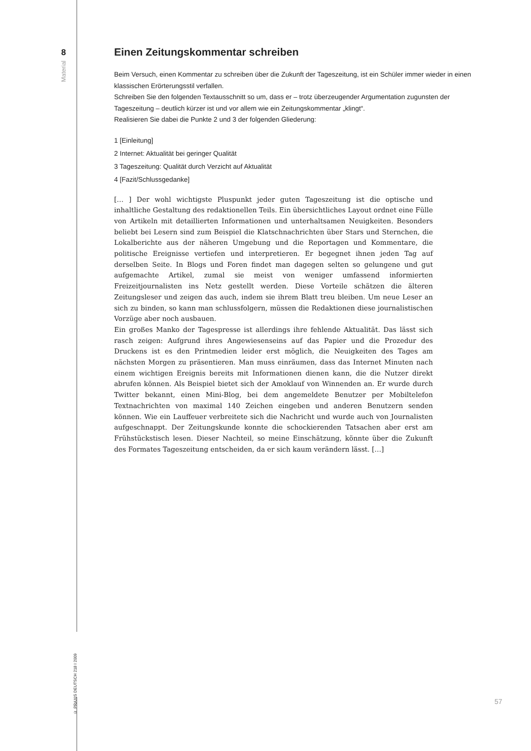8
Material
© PRAXIS DEUTSCH 218 I 2009
Einen Zeitungskommentar schreiben
Beim Versuch, einen Kommentar zu schreiben über die Zukunft der Tageszeitung, ist ein Schüler immer wieder in einen klassischen Erörterungsstil verfallen.
Schreiben Sie den folgenden Textausschnitt so um, dass er – trotz überzeugender Argumentation zugunsten der Tageszeitung – deutlich kürzer ist und vor allem wie ein Zeitungskommentar „klingt“.
Realisieren Sie dabei die Punkte 2 und 3 der folgenden Gliederung:
1 [Einleitung]
2 Internet: Aktualität bei geringer Qualität
3 Tageszeitung: Qualität durch Verzicht auf Aktualität
4 [Fazit/Schlussgedanke]
[… ] Der wohl wichtigste Pluspunkt jeder guten Tageszeitung ist die optische und inhaltliche Gestaltung des redaktionellen Teils. Ein übersichtliches Layout ordnet eine Fülle von Artikeln mit detaillierten Informationen und unterhaltsamen Neuigkeiten. Besonders beliebt bei Lesern sind zum Beispiel die Klatschnachrichten über Stars und Sternchen, die Lokalberichte aus der näheren Umgebung und die Reportagen und Kommentare, die politische Ereignisse vertiefen und interpretieren. Er begegnet ihnen jeden Tag auf derselben Seite. In Blogs und Foren findet man dagegen selten so gelungene und gut aufgemachte Artikel, zumal sie meist von weniger umfassend informierten Freizeitjournalisten ins Netz gestellt werden. Diese Vorteile schätzen die älteren Zeitungsleser und zeigen das auch, indem sie ihrem Blatt treu bleiben. Um neue Leser an sich zu binden, so kann man schlussfolgern, müssen die Redaktionen diese journalistischen Vorzüge aber noch ausbauen.
Ein großes Manko der Tagespresse ist allerdings ihre fehlende Aktualität. Das lässt sich rasch zeigen: Aufgrund ihres Angewiesenseins auf das Papier und die Prozedur des Druckens ist es den Printmedien leider erst möglich, die Neuigkeiten des Tages am nächsten Morgen zu präsentieren. Man muss einräumen, dass das Internet Minuten nach einem wichtigen Ereignis bereits mit Informationen dienen kann, die die Nutzer direkt abrufen können. Als Beispiel bietet sich der Amoklauf von Winnenden an. Er wurde durch Twitter bekannt, einen Mini-Blog, bei dem angemeldete Benutzer per Mobiltelefon Textnachrichten von maximal 140 Zeichen eingeben und anderen Benutzern senden können. Wie ein Lauffeuer verbreitete sich die Nachricht und wurde auch von Journalisten aufgeschnappt. Der Zeitungskunde konnte die schockierenden Tatsachen aber erst am Frühstückstisch lesen. Dieser Nachteil, so meine Einschätzung, könnte über die Zukunft des Formates Tageszeitung entscheiden, da er sich kaum verändern lässt. […]
57